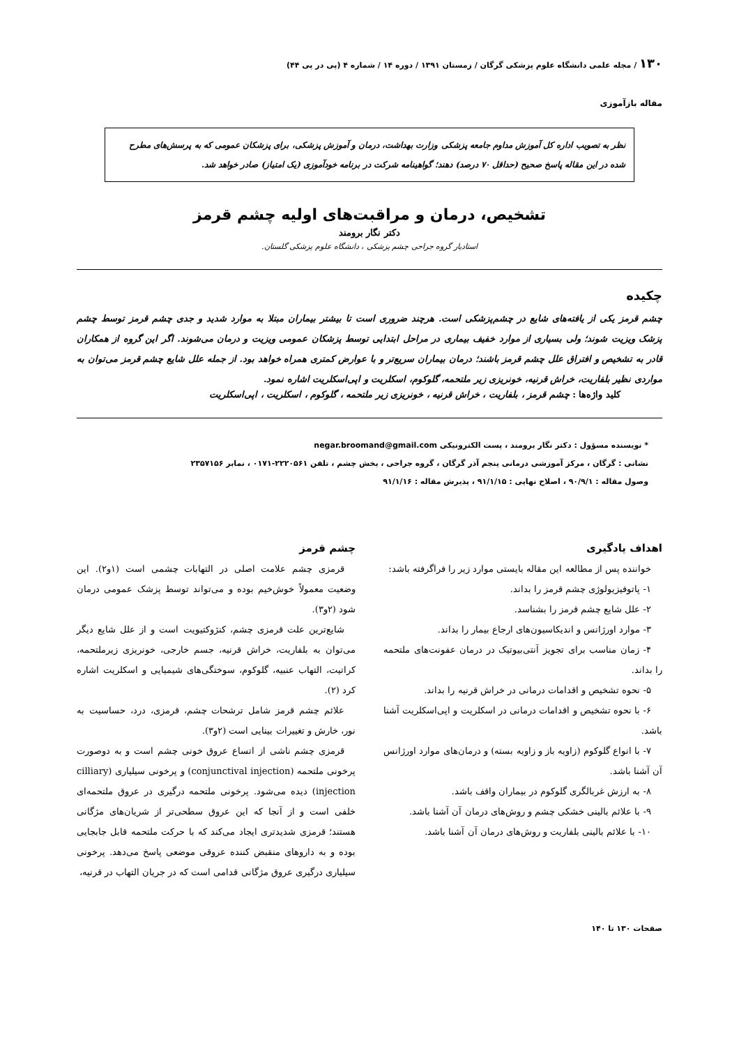۱۳۰ / مجله علمی دانشگاه علوم پزشکی گرگان / زمستان ۱۳۹۱ / دوره ۱۴ / شماره ۴ (پی در پی ۴۴)
مقاله بازآموزی
نظر به تصویب اداره کل آموزش مداوم جامعه پزشکی وزارت بهداشت، درمان و آموزش پزشکی، برای پزشکان عمومی که به پرسش‌های مطرح شده در این مقاله پاسخ صحیح (حداقل ۷۰ درصد) دهند؛ گواهینامه شرکت در برنامه خودآموزی (یک امتیاز) صادر خواهد شد.
تشخیص، درمان و مراقبت‌های اولیه چشم قرمز
دکتر نگار برومند
استادیار گروه جراحی چشم پزشکی ، دانشگاه علوم پزشکی گلستان.
چکیده
چشم قرمز یکی از یافته‌های شایع در چشم‌پزشکی است. هرچند ضروری است تا بیشتر بیماران مبتلا به موارد شدید و جدی چشم قرمز توسط چشم پزشک ویزیت شوند؛ ولی بسیاری از موارد خفیف بیماری در مراحل ابتدایی توسط پزشکان عمومی ویزیت و درمان می‌شوند. اگر این گروه از همکاران قادر به تشخیص و افتراق علل چشم قرمز باشند؛ درمان بیماران سریع‌تر و با عوارض کمتری همراه خواهد بود. از جمله علل شایع چشم قرمز می‌توان به مواردی نظیر بلفاریت، خراش قرنیه، خونریزی زیر ملتحمه، گلوکوم، اسکلریت و اپی‌اسکلریت اشاره نمود.
کلید واژه‌ها : چشم قرمز ، بلفاریت ، خراش قرنیه ، خونریزی زیر ملتحمه ، گلوکوم ، اسکلریت ، اپی‌اسکلریت
* نویسنده مسؤول : دکتر نگار برومند ، پست الکترونیکی negar.broomand@gmail.com
نشانی : گرگان ، مرکز آموزشی درمانی پنجم آذر گرگان ، گروه جراحی ، بخش چشم ، تلفن ۲۲۲۰۵۶۱-۰۱۷۱ ، نمابر ۲۳۵۷۱۵۶
وصول مقاله : ۹۰/۹/۱ ، اصلاح نهایی : ۹۱/۱/۱۵ ، پذیرش مقاله : ۹۱/۱/۱۶
اهداف یادگیری
خواننده پس از مطالعه این مقاله بایستی موارد زیر را فراگرفته باشد:
۱- پاتوفیزیولوژی چشم قرمز را بداند.
۲- علل شایع چشم قرمز را بشناسد.
۳- موارد اورژانس و اندیکاسیون‌های ارجاع بیمار را بداند.
۴- زمان مناسب برای تجویز آنتی‌بیوتیک در درمان عفونت‌های ملتحمه را بداند.
۵- نحوه تشخیص و اقدامات درمانی در خراش قرنیه را بداند.
۶- با نحوه تشخیص و اقدامات درمانی در اسکلریت و اپی‌اسکلریت آشنا باشد.
۷- با انواع گلوکوم (زاویه باز و زاویه بسته) و درمان‌های موارد اورژانس آن آشنا باشد.
۸- به ارزش غربالگری گلوکوم در بیماران واقف باشد.
۹- با علائم بالینی خشکی چشم و روش‌های درمان آن آشنا باشد.
۱۰- با علائم بالینی بلفاریت و روش‌های درمان آن آشنا باشد.
چشم قرمز
قرمزی چشم علامت اصلی در التهابات چشمی است (۱و۲). این وضعیت معمولاً خوش‌خیم بوده و می‌تواند توسط پزشک عمومی درمان شود (۲و۳).
شایع‌ترین علت قرمزی چشم، کنژوکتیویت است و از علل شایع دیگر می‌توان به بلفاریت، خراش قرنیه، جسم خارجی، خونریزی زیرملتحمه، کراتیت، التهاب عنبیه، گلوکوم، سوختگی‌های شیمیایی و اسکلریت اشاره کرد (۲).
علائم چشم قرمز شامل ترشحات چشم، قرمزی، درد، حساسیت به نور، خارش و تغییرات بینایی است (۲و۳).
قرمزی چشم ناشی از اتساع عروق خونی چشم است و به دوصورت پرخونی ملتحمه (conjunctival injection) و پرخونی سیلیاری (cilliary injection) دیده می‌شود. پرخونی ملتحمه درگیری در عروق ملتحمه‌ای خلفی است و از آنجا که این عروق سطحی‌تر از شریان‌های مژگانی هستند؛ قرمزی شدیدتری ایجاد می‌کند که با حرکت ملتحمه قابل جابجایی بوده و به داروهای منقبض کننده عروقی موضعی پاسخ می‌دهد. پرخونی سیلیاری درگیری عروق مژگانی قدامی است که در جریان التهاب در قرنیه،
صفحات ۱۳۰ تا ۱۴۰